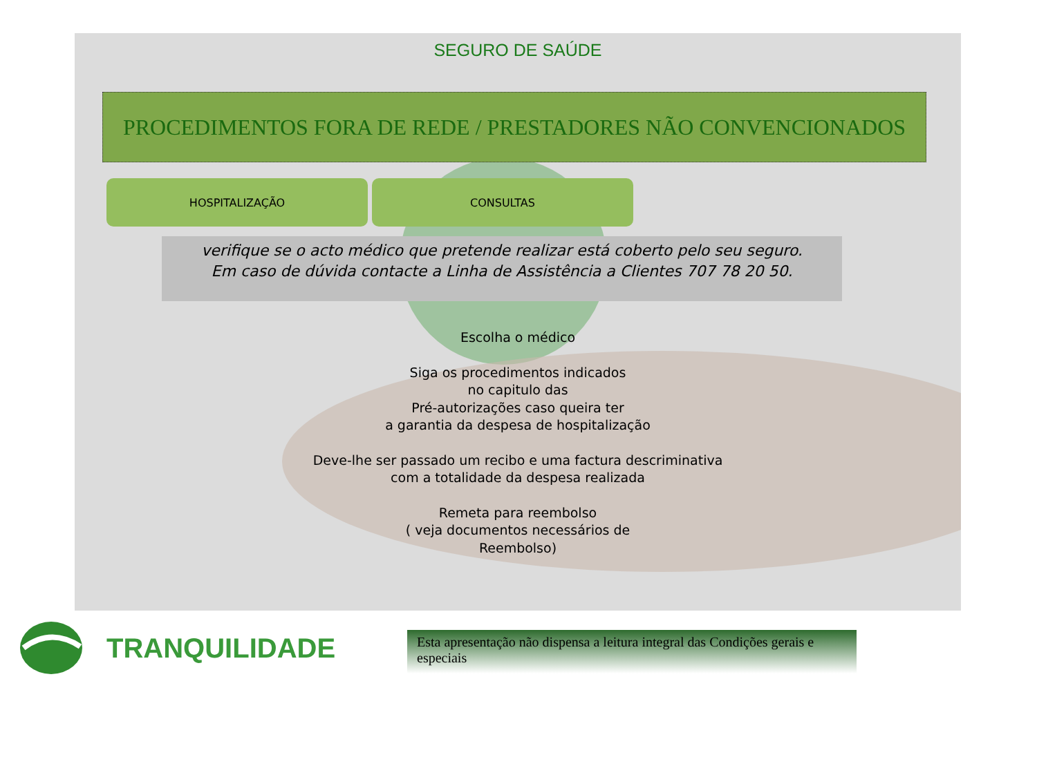SEGURO DE SAÚDE
PROCEDIMENTOS FORA DE REDE / PRESTADORES NÃO CONVENCIONADOS
HOSPITALIZAÇÃO CONSULTAS
verifique se o acto médico que pretende realizar está coberto pelo seu seguro.
Em caso de dúvida contacte a Linha de Assistência a Clientes 707 78 20 50.
Escolha o médico
Siga os procedimentos indicados
no capitulo das
Pré-autorizações caso queira ter
a garantia da despesa de hospitalização
Deve-lhe ser passado um recibo e uma factura descriminativa
com a totalidade da despesa realizada
Remeta para reembolso
( veja documentos necessários de
Reembolso)
TRANQUILIDADE
Esta apresentação não dispensa a leitura integral das Condições gerais e especiais